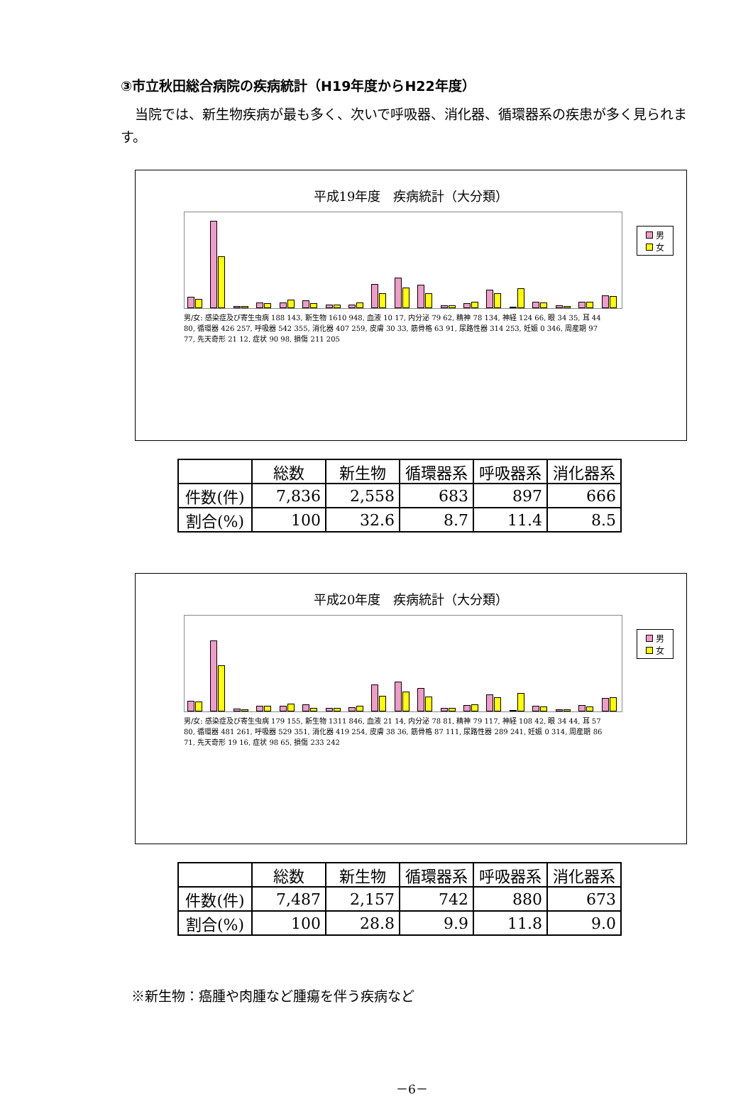③市立秋田総合病院の疾病統計（H19年度からH22年度）
当院では、新生物疾病が最も多く、次いで呼吸器、消化器、循環器系の疾患が多く見られます。
平成19年度　疾病統計（大分類）
男
女
男/女: 感染症及び寄生虫病 188 143, 新生物 1610 948, 血液 10 17, 内分泌 79 62, 精神 78 134, 神経 124 66, 眼 34 35, 耳 44 80, 循環器 426 257, 呼吸器 542 355, 消化器 407 259, 皮膚 30 33, 筋骨格 63 91, 尿路性器 314 253, 妊娠 0 346, 周産期 97 77, 先天奇形 21 12, 症状 90 98, 損傷 211 205
| | 総数 | 新生物 | 循環器系 | 呼吸器系 | 消化器系 |
| --- | --- | --- | --- | --- | --- |
| 件数(件) | 7,836 | 2,558 | 683 | 897 | 666 |
| 割合(%) | 100 | 32.6 | 8.7 | 11.4 | 8.5 |
平成20年度　疾病統計（大分類）
男
女
男/女: 感染症及び寄生虫病 179 155, 新生物 1311 846, 血液 21 14, 内分泌 78 81, 精神 79 117, 神経 108 42, 眼 34 44, 耳 57 80, 循環器 481 261, 呼吸器 529 351, 消化器 419 254, 皮膚 38 36, 筋骨格 87 111, 尿路性器 289 241, 妊娠 0 314, 周産期 86 71, 先天奇形 19 16, 症状 98 65, 損傷 233 242
| | 総数 | 新生物 | 循環器系 | 呼吸器系 | 消化器系 |
| --- | --- | --- | --- | --- | --- |
| 件数(件) | 7,487 | 2,157 | 742 | 880 | 673 |
| 割合(%) | 100 | 28.8 | 9.9 | 11.8 | 9.0 |
※新生物：癌腫や肉腫など腫瘍を伴う疾病など
－6－